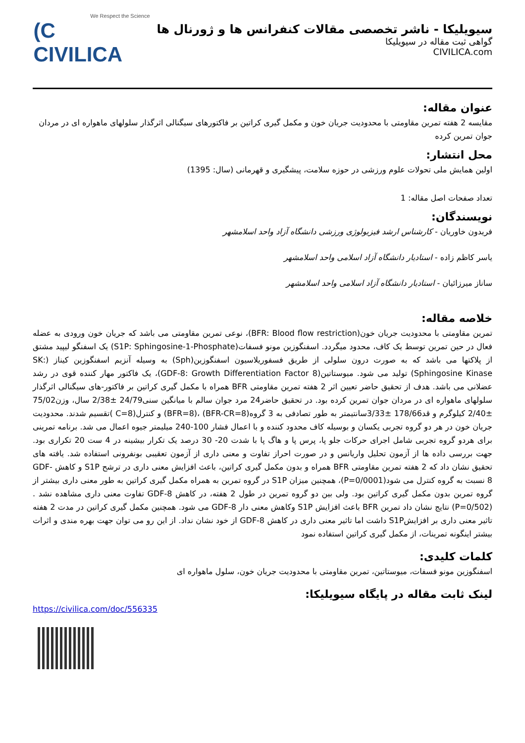سیویلیکا - ناشر تخصصی مقالات کنفرانس ها و ژورنال ها
گواهی ثبت مقاله در سیویلیکا
CIVILICA.com
We Respect the Science
(C CIVILICA
عنوان مقاله:
مقایسه 2 هفته تمرین مقاومتی با محدودیت جریان خون و مکمل گیری کراتین بر فاکتورهای سیگنالی اثرگذار سلولهای ماهواره ای در مردان جوان تمرین کرده
محل انتشار:
اولین همایش ملی تحولات علوم ورزشی در حوزه سلامت، پیشگیری و قهرمانی (سال: 1395)
تعداد صفحات اصل مقاله: 1
نویسندگان:
فریدون خاوریان - کارشناس ارشد فیزیولوژی ورزشی دانشگاه آزاد واحد اسلامشهر
یاسر کاظم زاده - استادیار دانشگاه آزاد اسلامی واحد اسلامشهر
ساناز میرزائیان - استادیار دانشگاه آزاد اسلامی واحد اسلامشهر
خلاصه مقاله:
تمرین مقاومتی با محدودیت جریان خون(BFR: Blood flow restriction)، نوعی تمرین مقاومتی می باشد که جریان خون ورودی به عضله فعال در حین تمرین توسط یک کاف، محدود میگردد. اسفنگوزین مونو فسفات(S1P: Sphingosine-1-Phosphate) یک اسفنگو لیپید مشتق از پلاکتها می باشد که به صورت درون سلولی از طریق فسفوریلاسیون اسفنگوزین(Sph) به وسیله آنزیم اسفنگوزین کیناز (SK: Sphingosine Kinase) تولید می شود. میوستاتین(GDF-8: Growth Differentiation Factor 8)، یک فاکتور مهار کننده قوی در رشد عضلانی می باشد. هدف از تحقیق حاضر تعیین اثر 2 هفته تمرین مقاومتی BFR همراه با مکمل گیری کراتین بر فاکتور-های سیگنالی اثرگذار سلولهای ماهواره ای در مردان جوان تمرین کرده بود. در تحقیق حاضر24 مرد جوان سالم با میانگین سنی24/79 ±2/38 سال، وزن75/02 ±2/40 کیلوگرم و قد178/66 ±3/33سانتیمتر به طور تصادفی به 3 گروه(BFR-CR=8) ،(BFR=8) و کنترل(C=8 )تقسیم شدند. محدودیت جریان خون در هر دو گروه تجربی یکسان و بوسیله کاف محدود کننده و با اعمال فشار 100-240 میلیمتر جیوه اعمال می شد. برنامه تمرینی برای هردو گروه تجربی شامل اجرای حرکات جلو پا، پرس پا و هاگ پا با شدت 20- 30 درصد یک تکرار بیشینه در 4 ست 20 تکراری بود. جهت بررسی داده ها از آزمون تحلیل واریانس و در صورت احراز تفاوت و معنی داری از آزمون تعقیبی بونفرونی استفاده شد. یافته های تحقیق نشان داد که 2 هفته تمرین مقاومتی BFR همراه و بدون مکمل گیری کراتین، باعث افزایش معنی داری در ترشح S1P و کاهش GDF-8 نسبت به گروه کنترل می شود(P=0/0001)، همچنین میزان S1P در گروه تمرین به همراه مکمل گیری کراتین به طور معنی داری بیشتر از گروه تمرین بدون مکمل گیری کراتین بود. ولی بین دو گروه تمرین در طول 2 هفته، در کاهش GDF-8 تفاوت معنی داری مشاهده نشد .(P=0/502) نتایج نشان داد تمرین BFR باعث افزایش S1P وکاهش معنی دار GDF-8 می شود. همچنین مکمل گیری کراتین در مدت 2 هفته تاثیر معنی داری بر افزایشS1P داشت اما تاثیر معنی داری در کاهش GDF-8 از خود نشان نداد. از این رو می توان جهت بهره مندی و اثرات بیشتر اینگونه تمرینات، از مکمل گیری کراتین استفاده نمود
کلمات کلیدی:
اسفنگوزین مونو فسفات، میوستاتین، تمرین مقاومتی با محدودیت جریان خون، سلول ماهواره ای
لینک ثابت مقاله در پایگاه سیویلیکا:
https://civilica.com/doc/556335